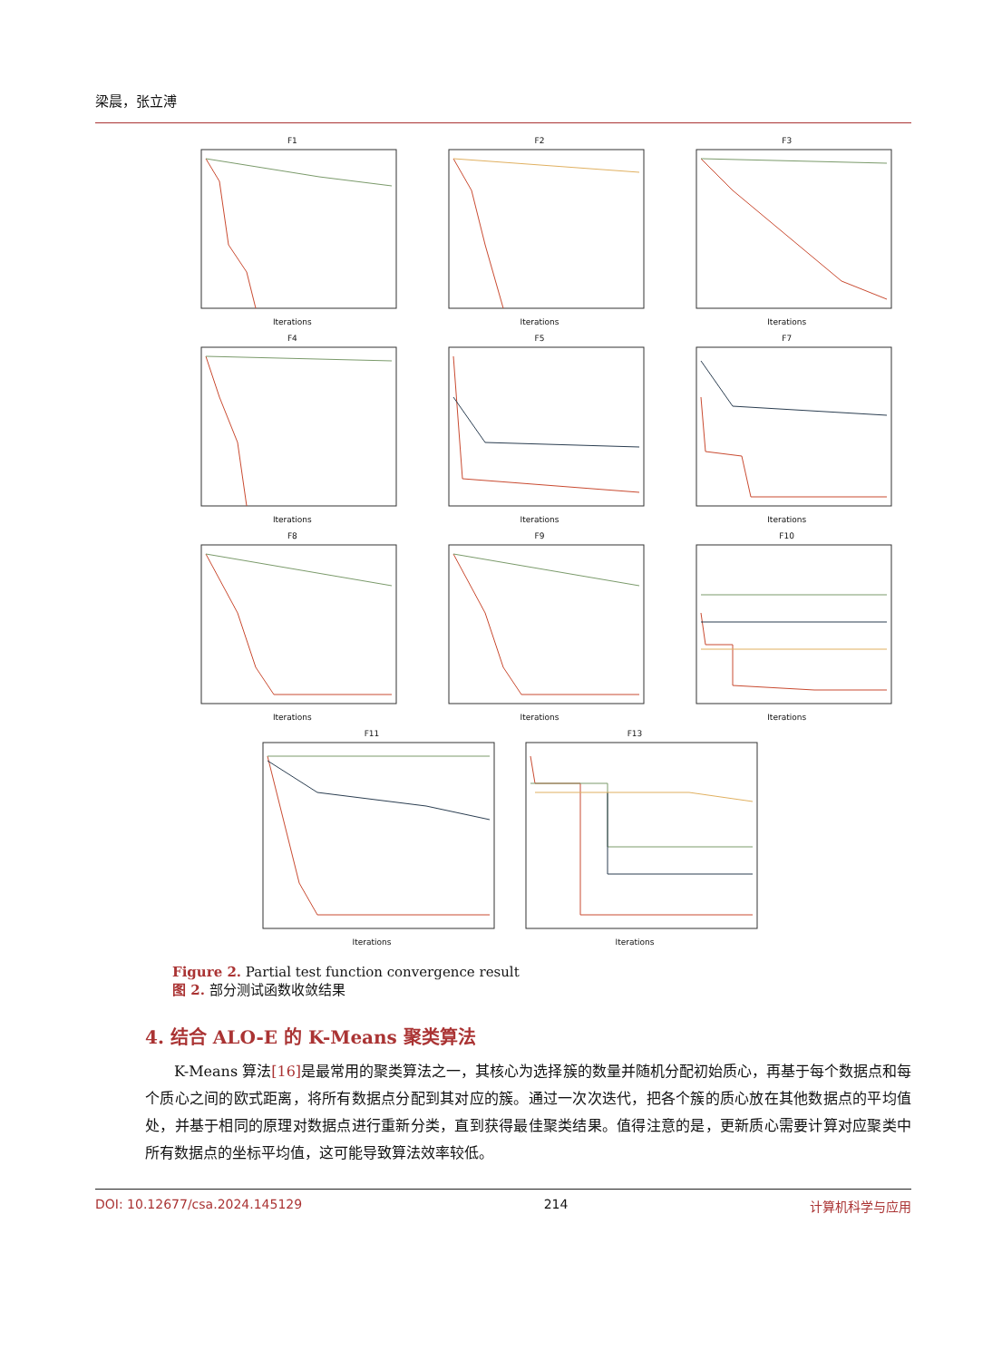梁晨，张立溥
F1Iterations
F2Iterations
F3Iterations
F4Iterations
F5Iterations
F7Iterations
F8Iterations
F9Iterations
F10Iterations
F11Iterations F13Iterations
Figure 2. Partial test function convergence result
图 2. 部分测试函数收敛结果
4. 结合 ALO-E 的 K-Means 聚类算法
K-Means 算法[16] 是最常用的聚类算法之一，其核心为选择簇的数量并随机分配初始质心，再基于每个数据点和每个质心之间的欧式距离，将所有数据点分配到其对应的簇。通过一次次迭代，把各个簇的质心放在其他数据点的平均值处，并基于相同的原理对数据点进行重新分类，直到获得最佳聚类结果。值得注意的是，更新质心需要计算对应聚类中所有数据点的坐标平均值，这可能导致算法效率较低。
DOI: 10.12677/csa.2024.145129 214 计算机科学与应用